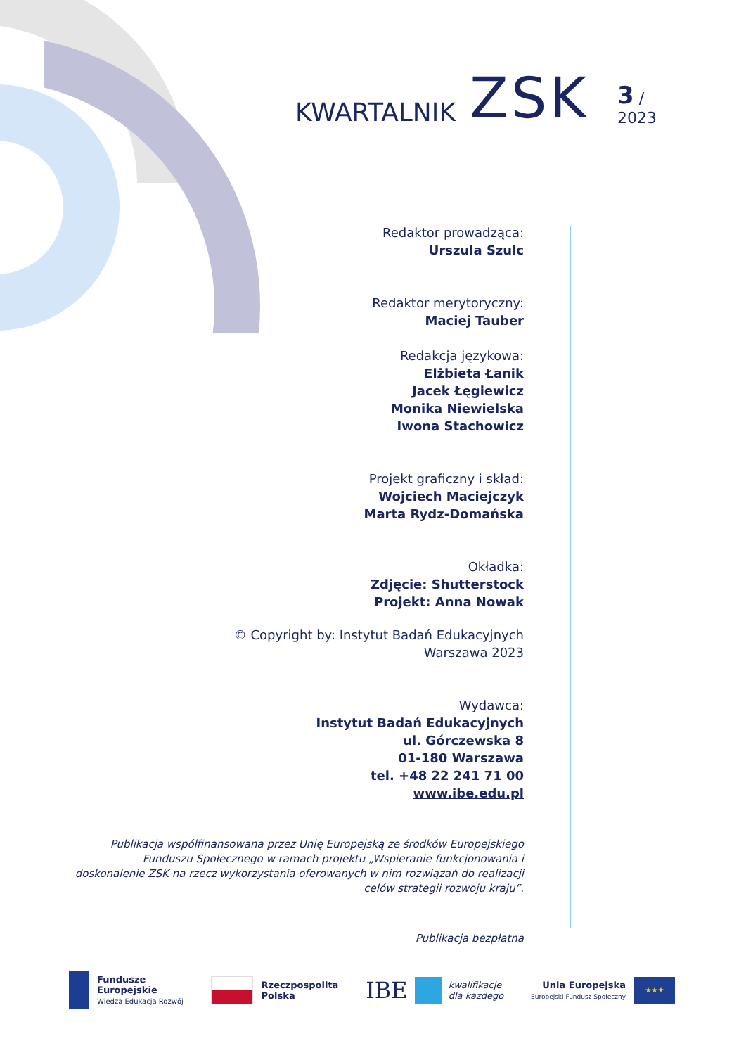KWARTALNIK ZSK 3 / 2023
Redaktor prowadząca:
Urszula Szulc
Redaktor merytoryczny:
Maciej Tauber
Redakcja językowa:
Elżbieta Łanik
Jacek Łęgiewicz
Monika Niewielska
Iwona Stachowicz
Projekt graficzny i skład:
Wojciech Maciejczyk
Marta Rydz-Domańska
Okładka:
Zdjęcie: Shutterstock
Projekt: Anna Nowak
© Copyright by: Instytut Badań Edukacyjnych
Warszawa 2023
Wydawca:
Instytut Badań Edukacyjnych
ul. Górczewska 8
01-180 Warszawa
tel. +48 22 241 71 00
www.ibe.edu.pl
Publikacja współfinansowana przez Unię Europejską ze środków Europejskiego Funduszu Społecznego w ramach projektu „Wspieranie funkcjonowania i doskonalenie ZSK na rzecz wykorzystania oferowanych w nim rozwiązań do realizacji celów strategii rozwoju kraju”.
Publikacja bezpłatna
Fundusze
Europejskie
Wiedza Edukacja Rozwój
Rzeczpospolita
Polska
IBE
kwalifikacje
dla każdego
Unia Europejska
Europejski Fundusz Społeczny
★★★